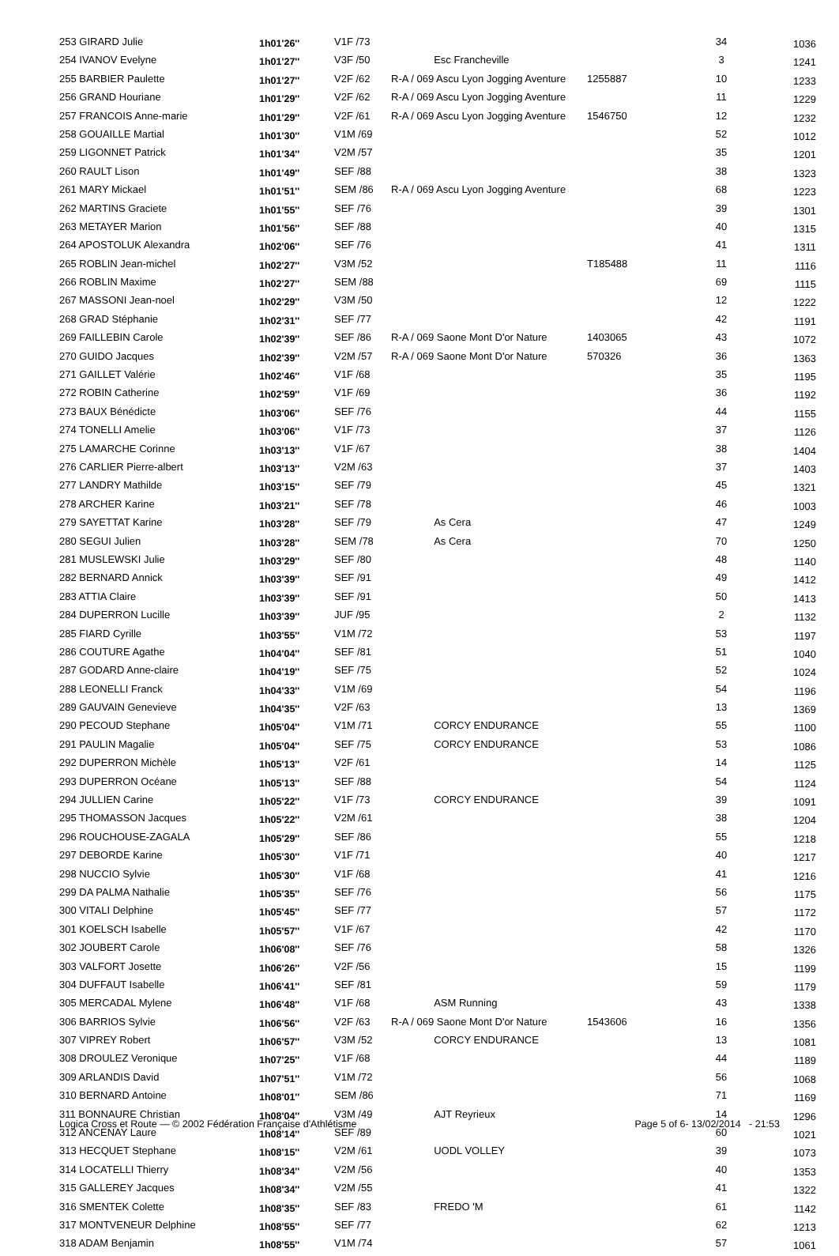| 253 GIRARD Julie | 1h01'26'' | V1F /73 | | | 34 | 1036 |
| 254 IVANOV Evelyne | 1h01'27'' | V3F /50 | Esc Francheville | | 3 | 1241 |
| 255 BARBIER Paulette | 1h01'27'' | V2F /62 | R-A / 069 Ascu Lyon Jogging Aventure | 1255887 | 10 | 1233 |
| 256 GRAND Houriane | 1h01'29'' | V2F /62 | R-A / 069 Ascu Lyon Jogging Aventure | | 11 | 1229 |
| 257 FRANCOIS Anne-marie | 1h01'29'' | V2F /61 | R-A / 069 Ascu Lyon Jogging Aventure | 1546750 | 12 | 1232 |
| 258 GOUAILLE Martial | 1h01'30'' | V1M /69 | | | 52 | 1012 |
| 259 LIGONNET Patrick | 1h01'34'' | V2M /57 | | | 35 | 1201 |
| 260 RAULT Lison | 1h01'49'' | SEF /88 | | | 38 | 1323 |
| 261 MARY Mickael | 1h01'51'' | SEM /86 | R-A / 069 Ascu Lyon Jogging Aventure | | 68 | 1223 |
| 262 MARTINS Graciete | 1h01'55'' | SEF /76 | | | 39 | 1301 |
| 263 METAYER Marion | 1h01'56'' | SEF /88 | | | 40 | 1315 |
| 264 APOSTOLUK Alexandra | 1h02'06'' | SEF /76 | | | 41 | 1311 |
| 265 ROBLIN Jean-michel | 1h02'27'' | V3M /52 | | T185488 | 11 | 1116 |
| 266 ROBLIN Maxime | 1h02'27'' | SEM /88 | | | 69 | 1115 |
| 267 MASSONI Jean-noel | 1h02'29'' | V3M /50 | | | 12 | 1222 |
| 268 GRAD Stéphanie | 1h02'31'' | SEF /77 | | | 42 | 1191 |
| 269 FAILLEBIN Carole | 1h02'39'' | SEF /86 | R-A / 069 Saone Mont D'or Nature | 1403065 | 43 | 1072 |
| 270 GUIDO Jacques | 1h02'39'' | V2M /57 | R-A / 069 Saone Mont D'or Nature | 570326 | 36 | 1363 |
| 271 GAILLET Valérie | 1h02'46'' | V1F /68 | | | 35 | 1195 |
| 272 ROBIN Catherine | 1h02'59'' | V1F /69 | | | 36 | 1192 |
| 273 BAUX Bénédicte | 1h03'06'' | SEF /76 | | | 44 | 1155 |
| 274 TONELLI Amelie | 1h03'06'' | V1F /73 | | | 37 | 1126 |
| 275 LAMARCHE Corinne | 1h03'13'' | V1F /67 | | | 38 | 1404 |
| 276 CARLIER Pierre-albert | 1h03'13'' | V2M /63 | | | 37 | 1403 |
| 277 LANDRY Mathilde | 1h03'15'' | SEF /79 | | | 45 | 1321 |
| 278 ARCHER Karine | 1h03'21'' | SEF /78 | | | 46 | 1003 |
| 279 SAYETTAT Karine | 1h03'28'' | SEF /79 | As Cera | | 47 | 1249 |
| 280 SEGUI Julien | 1h03'28'' | SEM /78 | As Cera | | 70 | 1250 |
| 281 MUSLEWSKI Julie | 1h03'29'' | SEF /80 | | | 48 | 1140 |
| 282 BERNARD Annick | 1h03'39'' | SEF /91 | | | 49 | 1412 |
| 283 ATTIA Claire | 1h03'39'' | SEF /91 | | | 50 | 1413 |
| 284 DUPERRON Lucille | 1h03'39'' | JUF /95 | | | 2 | 1132 |
| 285 FIARD Cyrille | 1h03'55'' | V1M /72 | | | 53 | 1197 |
| 286 COUTURE Agathe | 1h04'04'' | SEF /81 | | | 51 | 1040 |
| 287 GODARD Anne-claire | 1h04'19'' | SEF /75 | | | 52 | 1024 |
| 288 LEONELLI Franck | 1h04'33'' | V1M /69 | | | 54 | 1196 |
| 289 GAUVAIN Genevieve | 1h04'35'' | V2F /63 | | | 13 | 1369 |
| 290 PECOUD Stephane | 1h05'04'' | V1M /71 | CORCY ENDURANCE | | 55 | 1100 |
| 291 PAULIN Magalie | 1h05'04'' | SEF /75 | CORCY ENDURANCE | | 53 | 1086 |
| 292 DUPERRON Michèle | 1h05'13'' | V2F /61 | | | 14 | 1125 |
| 293 DUPERRON Océane | 1h05'13'' | SEF /88 | | | 54 | 1124 |
| 294 JULLIEN Carine | 1h05'22'' | V1F /73 | CORCY ENDURANCE | | 39 | 1091 |
| 295 THOMASSON Jacques | 1h05'22'' | V2M /61 | | | 38 | 1204 |
| 296 ROUCHOUSE-ZAGALA | 1h05'29'' | SEF /86 | | | 55 | 1218 |
| 297 DEBORDE Karine | 1h05'30'' | V1F /71 | | | 40 | 1217 |
| 298 NUCCIO Sylvie | 1h05'30'' | V1F /68 | | | 41 | 1216 |
| 299 DA PALMA Nathalie | 1h05'35'' | SEF /76 | | | 56 | 1175 |
| 300 VITALI Delphine | 1h05'45'' | SEF /77 | | | 57 | 1172 |
| 301 KOELSCH Isabelle | 1h05'57'' | V1F /67 | | | 42 | 1170 |
| 302 JOUBERT Carole | 1h06'08'' | SEF /76 | | | 58 | 1326 |
| 303 VALFORT Josette | 1h06'26'' | V2F /56 | | | 15 | 1199 |
| 304 DUFFAUT Isabelle | 1h06'41'' | SEF /81 | | | 59 | 1179 |
| 305 MERCADAL Mylene | 1h06'48'' | V1F /68 | ASM Running | | 43 | 1338 |
| 306 BARRIOS Sylvie | 1h06'56'' | V2F /63 | R-A / 069 Saone Mont D'or Nature | 1543606 | 16 | 1356 |
| 307 VIPREY Robert | 1h06'57'' | V3M /52 | CORCY ENDURANCE | | 13 | 1081 |
| 308 DROULEZ Veronique | 1h07'25'' | V1F /68 | | | 44 | 1189 |
| 309 ARLANDIS David | 1h07'51'' | V1M /72 | | | 56 | 1068 |
| 310 BERNARD Antoine | 1h08'01'' | SEM /86 | | | 71 | 1169 |
| 311 BONNAURE Christian | 1h08'04'' | V3M /49 | AJT Reyrieux | | 14 | 1296 |
| 312 ANCENAY Laure | 1h08'14'' | SEF /89 | | | 60 | 1021 |
| 313 HECQUET Stephane | 1h08'15'' | V2M /61 | UODL VOLLEY | | 39 | 1073 |
| 314 LOCATELLI Thierry | 1h08'34'' | V2M /56 | | | 40 | 1353 |
| 315 GALLEREY Jacques | 1h08'34'' | V2M /55 | | | 41 | 1322 |
| 316 SMENTEK Colette | 1h08'35'' | SEF /83 | FREDO 'M | | 61 | 1142 |
| 317 MONTVENEUR Delphine | 1h08'55'' | SEF /77 | | | 62 | 1213 |
| 318 ADAM Benjamin | 1h08'55'' | V1M /74 | | | 57 | 1061 |
Logica Cross et Route — © 2002 Fédération Française d'Athlétisme Page 5 of 6- 13/02/2014 - 21:53